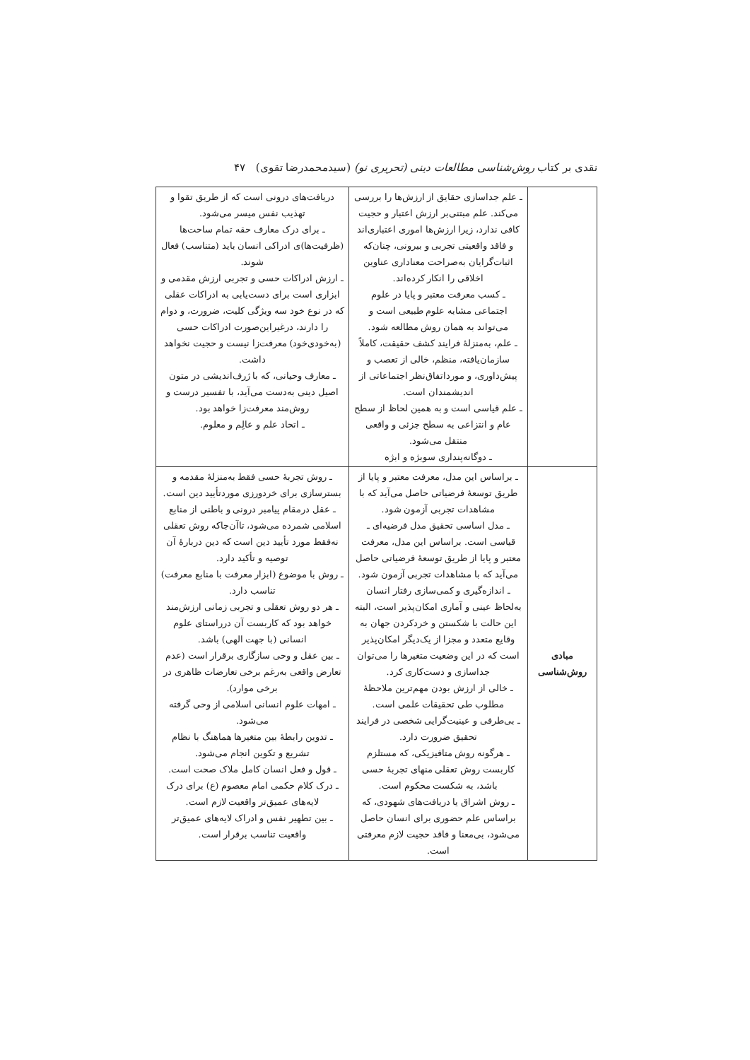نقدی بر کتاب روش‌شناسی مطالعات دینی (تحریری نو) (سیدمحمدرضا تقوی) ۴۷
| | ـ علم جداسازی حقایق از ارزش‌ها را بررسی می‌کند. علم مبتنی‌بر ارزش اعتبار و حجیت کافی ندارد، زیرا ارزش‌ها اموری اعتباری‌اند و فاقد واقعیتی تجربی و بیرونی، چنان‌که اثبات‌گرایان به‌صراحت معناداری عناوین اخلاقی را انکار کرده‌اند. ـ کسب معرفت معتبر و پایا در علوم اجتماعی مشابه علوم طبیعی است و می‌تواند به همان روش مطالعه شود. ـ علم، به‌منزلهٔ فرایند کشف حقیقت، کاملاً سازمان‌یافته، منظم، خالی از تعصب و پیش‌داوری، و مورداتفاق‌نظر اجتماعاتی از اندیشمندان است. ـ علم قیاسی است و به همین لحاظ از سطح عام و انتزاعی به سطح جزئی و واقعی منتقل می‌شود. ـ دوگانه‌پنداری سوبژه و ابژه | دریافت‌های درونی است که از طریق تقوا و تهذیب نفس میسر می‌شود. ـ برای درک معارف حقه تمام ساحت‌ها (ظرفیت‌ها)ی ادراکی انسان باید (متناسب) فعال شوند. ـ ارزش ادراکات حسی و تجربی ارزش مقدمی و ابزاری است برای دست‌یابی به ادراکات عقلی که در نوع خود سه ویژگی کلیت، ضرورت، و دوام را دارند، درغیراین‌صورت ادراکات حسی (به‌خودی‌خود) معرفت‌زا نیست و حجیت نخواهد داشت. ـ معارف وحیانی، که با ژرف‌اندیشی در متون اصیل دینی به‌دست می‌آید، با تفسیر درست و روش‌مند معرفت‌زا خواهد بود. ـ اتحاد علم و عالِم و معلوم. |
| مبادی روش‌شناسی | ـ براساس این مدل، معرفت معتبر و پایا از طریق توسعهٔ فرضیاتی حاصل می‌آید که با مشاهدات تجربی آزمون شود. ـ مدل اساسی تحقیق مدل فرضیه‌ای ـ قیاسی است. براساس این مدل، معرفت معتبر و پایا از طریق توسعهٔ فرضیاتی حاصل می‌آید که با مشاهدات تجربی آزمون شود. ـ اندازه‌گیری و کمی‌سازی رفتار انسان به‌لحاظ عینی و آماری امکان‌پذیر است، البته این حالت با شکستن و خردکردن جهان به وقایع متعدد و مجزا از یک‌دیگر امکان‌پذیر است که در این وضعیت متغیرها را می‌توان جداسازی و دست‌کاری کرد. ـ خالی از ارزش بودن مهم‌ترین ملاحظهٔ مطلوب طی تحقیقات علمی است. ـ بی‌طرفی و عینیت‌گرایی شخصی در فرایند تحقیق ضرورت دارد. ـ هرگونه روش متافیزیکی، که مستلزم کاربست روش تعقلی منهای تجربهٔ حسی باشد، به شکست محکوم است. ـ روش اشراق یا دریافت‌های شهودی، که براساس علم حضوری برای انسان حاصل می‌شود، بی‌معنا و فاقد حجیت لازم معرفتی است. | ـ روش تجربهٔ حسی فقط به‌منزلهٔ مقدمه و بسترسازی برای خردورزی موردتأیید دین است. ـ عقل درمقام پیامبر درونی و باطنی از منابع اسلامی شمرده می‌شود، تاآن‌جاکه روش تعقلی نه‌فقط مورد تأیید دین است که دین دربارهٔ آن توصیه و تأکید دارد. ـ روش با موضوع (ابزار معرفت با منابع معرفت) تناسب دارد. ـ هر دو روش تعقلی و تجربی زمانی ارزش‌مند خواهد بود که کاربست آن درراستای علوم انسانی (با جهت الهی) باشد. ـ بین عقل و وحی سازگاری برقرار است (عدم تعارض واقعی به‌رغم برخی تعارضات ظاهری در برخی موارد). ـ امهات علوم انسانی اسلامی از وحی گرفته می‌شود. ـ تدوین رابطهٔ بین متغیرها هماهنگ با نظام تشریع و تکوین انجام می‌شود. ـ قول و فعل انسان کامل ملاک صحت است. ـ درک کلام حکمی امام معصوم (ع) برای درک لایه‌های عمیق‌تر واقعیت لازم است. ـ بین تطهیر نفس و ادراک لایه‌های عمیق‌تر واقعیت تناسب برقرار است. |